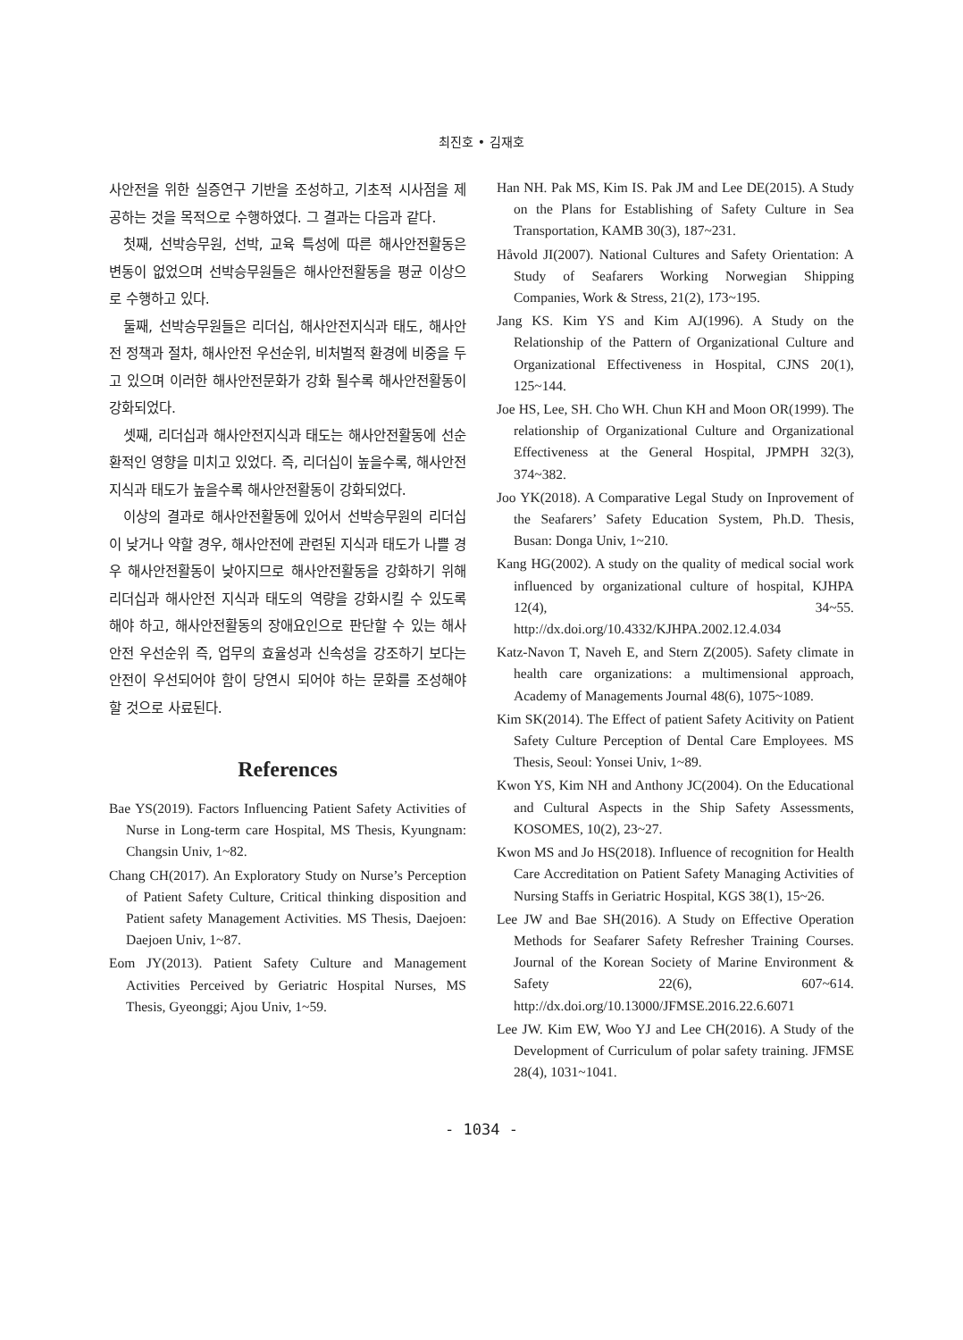최진호 • 김재호
사안전을 위한 실증연구 기반을 조성하고, 기초적 시사점을 제공하는 것을 목적으로 수행하였다. 그 결과는 다음과 같다.
첫째, 선박승무원, 선박, 교육 특성에 따른 해사안전활동은 변동이 없었으며 선박승무원들은 해사안전활동을 평균 이상으로 수행하고 있다.
둘째, 선박승무원들은 리더십, 해사안전지식과 태도, 해사안전 정책과 절차, 해사안전 우선순위, 비처벌적 환경에 비중을 두고 있으며 이러한 해사안전문화가 강화 될수록 해사안전활동이 강화되었다.
셋째, 리더십과 해사안전지식과 태도는 해사안전활동에 선순환적인 영향을 미치고 있었다. 즉, 리더십이 높을수록, 해사안전 지식과 태도가 높을수록 해사안전활동이 강화되었다.
이상의 결과로 해사안전활동에 있어서 선박승무원의 리더십이 낮거나 약할 경우, 해사안전에 관련된 지식과 태도가 나쁠 경우 해사안전활동이 낮아지므로 해사안전활동을 강화하기 위해 리더십과 해사안전 지식과 태도의 역량을 강화시킬 수 있도록 해야 하고, 해사안전활동의 장애요인으로 판단할 수 있는 해사안전 우선순위 즉, 업무의 효율성과 신속성을 강조하기 보다는 안전이 우선되어야 함이 당연시 되어야 하는 문화를 조성해야 할 것으로 사료된다.
References
Bae YS(2019). Factors Influencing Patient Safety Activities of Nurse in Long-term care Hospital, MS Thesis, Kyungnam: Changsin Univ, 1~82.
Chang CH(2017). An Exploratory Study on Nurse’s Perception of Patient Safety Culture, Critical thinking disposition and Patient safety Management Activities. MS Thesis, Daejoen: Daejoen Univ, 1~87.
Eom JY(2013). Patient Safety Culture and Management Activities Perceived by Geriatric Hospital Nurses, MS Thesis, Gyeonggi; Ajou Univ, 1~59.
Han NH. Pak MS, Kim IS. Pak JM and Lee DE(2015). A Study on the Plans for Establishing of Safety Culture in Sea Transportation, KAMB 30(3), 187~231.
Håvold JI(2007). National Cultures and Safety Orientation: A Study of Seafarers Working Norwegian Shipping Companies, Work & Stress, 21(2), 173~195.
Jang KS. Kim YS and Kim AJ(1996). A Study on the Relationship of the Pattern of Organizational Culture and Organizational Effectiveness in Hospital, CJNS 20(1), 125~144.
Joe HS, Lee, SH. Cho WH. Chun KH and Moon OR(1999). The relationship of Organizational Culture and Organizational Effectiveness at the General Hospital, JPMPH 32(3), 374~382.
Joo YK(2018). A Comparative Legal Study on Inprovement of the Seafarers’ Safety Education System, Ph.D. Thesis, Busan: Donga Univ, 1~210.
Kang HG(2002). A study on the quality of medical social work influenced by organizational culture of hospital, KJHPA 12(4), 34~55. http://dx.doi.org/10.4332/KJHPA.2002.12.4.034
Katz-Navon T, Naveh E, and Stern Z(2005). Safety climate in health care organizations: a multimensional approach, Academy of Managements Journal 48(6), 1075~1089.
Kim SK(2014). The Effect of patient Safety Acitivity on Patient Safety Culture Perception of Dental Care Employees. MS Thesis, Seoul: Yonsei Univ, 1~89.
Kwon YS, Kim NH and Anthony JC(2004). On the Educational and Cultural Aspects in the Ship Safety Assessments, KOSOMES, 10(2), 23~27.
Kwon MS and Jo HS(2018). Influence of recognition for Health Care Accreditation on Patient Safety Managing Activities of Nursing Staffs in Geriatric Hospital, KGS 38(1), 15~26.
Lee JW and Bae SH(2016). A Study on Effective Operation Methods for Seafarer Safety Refresher Training Courses. Journal of the Korean Society of Marine Environment & Safety 22(6), 607~614. http://dx.doi.org/10.13000/JFMSE.2016.22.6.6071
Lee JW. Kim EW, Woo YJ and Lee CH(2016). A Study of the Development of Curriculum of polar safety training. JFMSE 28(4), 1031~1041.
- 1034 -